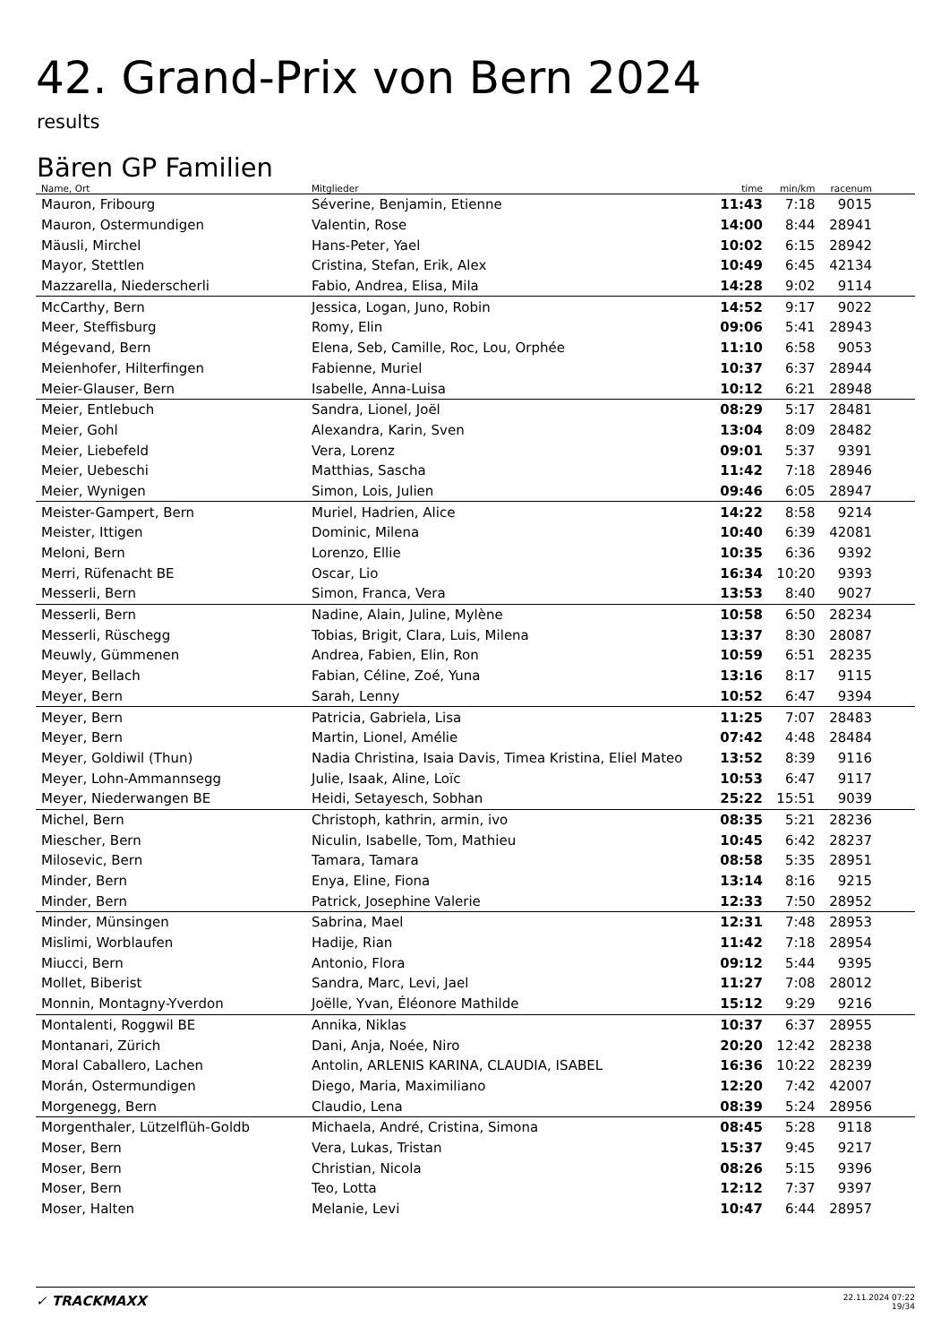42. Grand-Prix von Bern 2024
results
Bären GP Familien
| Name, Ort | Mitglieder | time | min/km | racenum | |
| --- | --- | --- | --- | --- | --- |
| Mauron, Fribourg | Séverine, Benjamin, Etienne | 11:43 | 7:18 | 9015 | |
| Mauron, Ostermundigen | Valentin, Rose | 14:00 | 8:44 | 28941 | |
| Mäusli, Mirchel | Hans-Peter, Yael | 10:02 | 6:15 | 28942 | |
| Mayor, Stettlen | Cristina, Stefan, Erik, Alex | 10:49 | 6:45 | 42134 | |
| Mazzarella, Niederscherli | Fabio, Andrea, Elisa, Mila | 14:28 | 9:02 | 9114 | |
| McCarthy, Bern | Jessica, Logan, Juno, Robin | 14:52 | 9:17 | 9022 | |
| Meer, Steffisburg | Romy, Elin | 09:06 | 5:41 | 28943 | |
| Mégevand, Bern | Elena, Seb, Camille, Roc, Lou, Orphée | 11:10 | 6:58 | 9053 | |
| Meienhofer, Hilterfingen | Fabienne, Muriel | 10:37 | 6:37 | 28944 | |
| Meier-Glauser, Bern | Isabelle, Anna-Luisa | 10:12 | 6:21 | 28948 | |
| Meier, Entlebuch | Sandra, Lionel, Joël | 08:29 | 5:17 | 28481 | |
| Meier, Gohl | Alexandra, Karin, Sven | 13:04 | 8:09 | 28482 | |
| Meier, Liebefeld | Vera, Lorenz | 09:01 | 5:37 | 9391 | |
| Meier, Uebeschi | Matthias, Sascha | 11:42 | 7:18 | 28946 | |
| Meier, Wynigen | Simon, Lois, Julien | 09:46 | 6:05 | 28947 | |
| Meister-Gampert, Bern | Muriel, Hadrien, Alice | 14:22 | 8:58 | 9214 | |
| Meister, Ittigen | Dominic, Milena | 10:40 | 6:39 | 42081 | |
| Meloni, Bern | Lorenzo, Ellie | 10:35 | 6:36 | 9392 | |
| Merri, Rüfenacht BE | Oscar, Lio | 16:34 | 10:20 | 9393 | |
| Messerli, Bern | Simon, Franca, Vera | 13:53 | 8:40 | 9027 | |
| Messerli, Bern | Nadine, Alain, Juline, Mylène | 10:58 | 6:50 | 28234 | |
| Messerli, Rüschegg | Tobias, Brigit, Clara, Luis, Milena | 13:37 | 8:30 | 28087 | |
| Meuwly, Gümmenen | Andrea, Fabien, Elin, Ron | 10:59 | 6:51 | 28235 | |
| Meyer, Bellach | Fabian, Céline, Zoé, Yuna | 13:16 | 8:17 | 9115 | |
| Meyer, Bern | Sarah, Lenny | 10:52 | 6:47 | 9394 | |
| Meyer, Bern | Patricia, Gabriela, Lisa | 11:25 | 7:07 | 28483 | |
| Meyer, Bern | Martin, Lionel, Amélie | 07:42 | 4:48 | 28484 | |
| Meyer, Goldiwil (Thun) | Nadia Christina, Isaia Davis, Timea Kristina, Eliel Mateo | 13:52 | 8:39 | 9116 | |
| Meyer, Lohn-Ammannsegg | Julie, Isaak, Aline, Loïc | 10:53 | 6:47 | 9117 | |
| Meyer, Niederwangen BE | Heidi, Setayesch, Sobhan | 25:22 | 15:51 | 9039 | |
| Michel, Bern | Christoph, kathrin, armin, ivo | 08:35 | 5:21 | 28236 | |
| Miescher, Bern | Niculin, Isabelle, Tom, Mathieu | 10:45 | 6:42 | 28237 | |
| Milosevic, Bern | Tamara, Tamara | 08:58 | 5:35 | 28951 | |
| Minder, Bern | Enya, Eline, Fiona | 13:14 | 8:16 | 9215 | |
| Minder, Bern | Patrick, Josephine Valerie | 12:33 | 7:50 | 28952 | |
| Minder, Münsingen | Sabrina, Mael | 12:31 | 7:48 | 28953 | |
| Mislimi, Worblaufen | Hadije, Rian | 11:42 | 7:18 | 28954 | |
| Miucci, Bern | Antonio, Flora | 09:12 | 5:44 | 9395 | |
| Mollet, Biberist | Sandra, Marc, Levi, Jael | 11:27 | 7:08 | 28012 | |
| Monnin, Montagny-Yverdon | Joëlle, Yvan, Éléonore Mathilde | 15:12 | 9:29 | 9216 | |
| Montalenti, Roggwil BE | Annika, Niklas | 10:37 | 6:37 | 28955 | |
| Montanari, Zürich | Dani, Anja, Noée, Niro | 20:20 | 12:42 | 28238 | |
| Moral Caballero, Lachen | Antolin, ARLENIS KARINA, CLAUDIA, ISABEL | 16:36 | 10:22 | 28239 | |
| Morán, Ostermundigen | Diego, Maria, Maximiliano | 12:20 | 7:42 | 42007 | |
| Morgenegg, Bern | Claudio, Lena | 08:39 | 5:24 | 28956 | |
| Morgenthaler, Lützelflüh-Goldb | Michaela, André, Cristina, Simona | 08:45 | 5:28 | 9118 | |
| Moser, Bern | Vera, Lukas, Tristan | 15:37 | 9:45 | 9217 | |
| Moser, Bern | Christian, Nicola | 08:26 | 5:15 | 9396 | |
| Moser, Bern | Teo, Lotta | 12:12 | 7:37 | 9397 | |
| Moser, Halten | Melanie, Levi | 10:47 | 6:44 | 28957 | |
✓ TRACKMAXX
22.11.2024 07:22
19/34